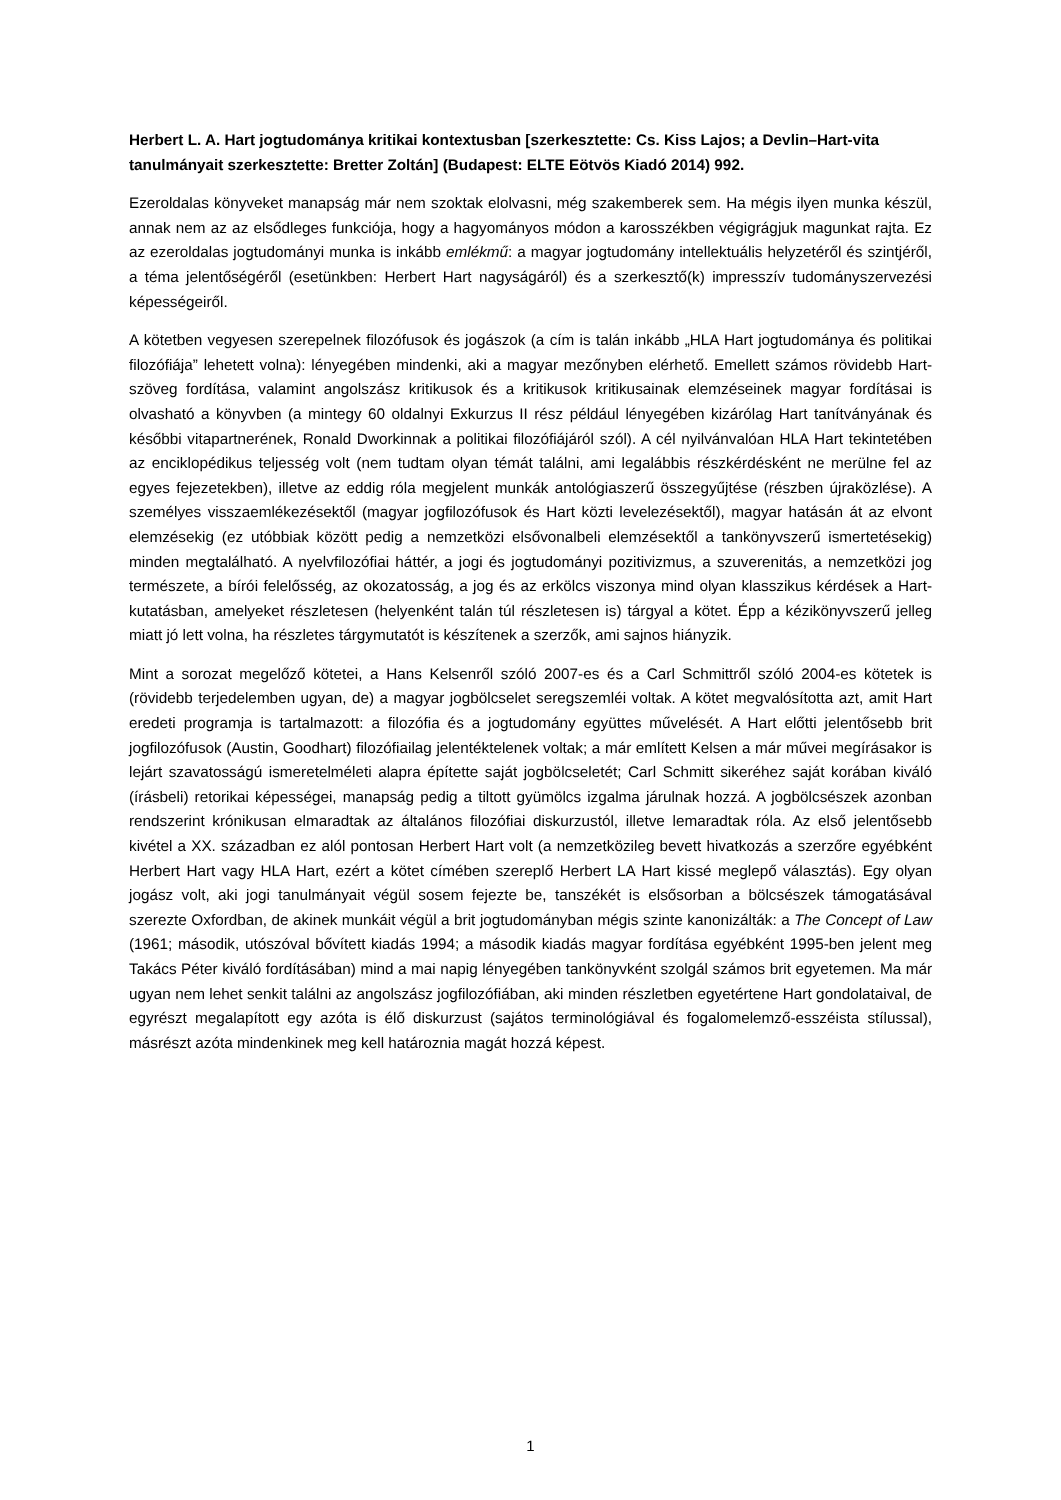Herbert L. A. Hart jogtudománya kritikai kontextusban [szerkesztette: Cs. Kiss Lajos; a Devlin–Hart-vita tanulmányait szerkesztette: Bretter Zoltán] (Budapest: ELTE Eötvös Kiadó 2014) 992.
Ezeroldalas könyveket manapság már nem szoktak elolvasni, még szakemberek sem. Ha mégis ilyen munka készül, annak nem az az elsődleges funkciója, hogy a hagyományos módon a karosszékben végigrágjuk magunkat rajta. Ez az ezeroldalas jogtudományi munka is inkább emlékmű: a magyar jogtudomány intellektuális helyzetéről és szintjéről, a téma jelentőségéről (esetünkben: Herbert Hart nagyságáról) és a szerkesztő(k) impresszív tudományszervezési képességeiről.
A kötetben vegyesen szerepelnek filozófusok és jogászok (a cím is talán inkább „HLA Hart jogtudománya és politikai filozófiája” lehetett volna): lényegében mindenki, aki a magyar mezőnyben elérhető. Emellett számos rövidebb Hart-szöveg fordítása, valamint angolszász kritikusok és a kritikusok kritikusainak elemzéseinek magyar fordításai is olvasható a könyvben (a mintegy 60 oldalnyi Exkurzus II rész például lényegében kizárólag Hart tanítványának és későbbi vitapartnerének, Ronald Dworkinnak a politikai filozófiájáról szól). A cél nyilvánvalóan HLA Hart tekintetében az enciklopédikus teljesség volt (nem tudtam olyan témát találni, ami legalábbis részkérdésként ne merülne fel az egyes fejezetekben), illetve az eddig róla megjelent munkák antológiaszerű összegyűjtése (részben újraközlése). A személyes visszaemlékezésektől (magyar jogfilozófusok és Hart közti levelezésektől), magyar hatásán át az elvont elemzésekig (ez utóbbiak között pedig a nemzetközi elsővonalbeli elemzésektől a tankönyvszerű ismertetésekig) minden megtalálható. A nyelvfilozófiai háttér, a jogi és jogtudományi pozitivizmus, a szuverenitás, a nemzetközi jog természete, a bírói felelősség, az okozatosság, a jog és az erkölcs viszonya mind olyan klasszikus kérdések a Hart-kutatásban, amelyeket részletesen (helyenként talán túl részletesen is) tárgyal a kötet. Épp a kézikönyvszerű jelleg miatt jó lett volna, ha részletes tárgymutatót is készítenek a szerzők, ami sajnos hiányzik.
Mint a sorozat megelőző kötetei, a Hans Kelsenről szóló 2007-es és a Carl Schmittről szóló 2004-es kötetek is (rövidebb terjedelemben ugyan, de) a magyar jogbölcselet seregszemléi voltak. A kötet megvalósította azt, amit Hart eredeti programja is tartalmazott: a filozófia és a jogtudomány együttes művelését. A Hart előtti jelentősebb brit jogfilozófusok (Austin, Goodhart) filozófiailag jelentéktelenek voltak; a már említett Kelsen a már művei megírásakor is lejárt szavatosságú ismeretelméleti alapra építette saját jogbölcseletét; Carl Schmitt sikeréhez saját korában kiváló (írásbeli) retorikai képességei, manapság pedig a tiltott gyümölcs izgalma járulnak hozzá. A jogbölcsészek azonban rendszerint krónikusan elmaradtak az általános filozófiai diskurzustól, illetve lemaradtak róla. Az első jelentősebb kivétel a XX. században ez alól pontosan Herbert Hart volt (a nemzetközileg bevett hivatkozás a szerzőre egyébként Herbert Hart vagy HLA Hart, ezért a kötet címében szereplő Herbert LA Hart kissé meglepő választás). Egy olyan jogász volt, aki jogi tanulmányait végül sosem fejezte be, tanszékét is elsősorban a bölcsészek támogatásával szerezte Oxfordban, de akinek munkáit végül a brit jogtudományban mégis szinte kanonizálták: a The Concept of Law (1961; második, utószóval bővített kiadás 1994; a második kiadás magyar fordítása egyébként 1995-ben jelent meg Takács Péter kiváló fordításában) mind a mai napig lényegében tankönyvként szolgál számos brit egyetemen. Ma már ugyan nem lehet senkit találni az angolszász jogfilozófiában, aki minden részletben egyetértene Hart gondolataival, de egyrészt megalapított egy azóta is élő diskurzust (sajátos terminológiával és fogalomelemző-esszéista stílussal), másrészt azóta mindenkinek meg kell határoznia magát hozzá képest.
1